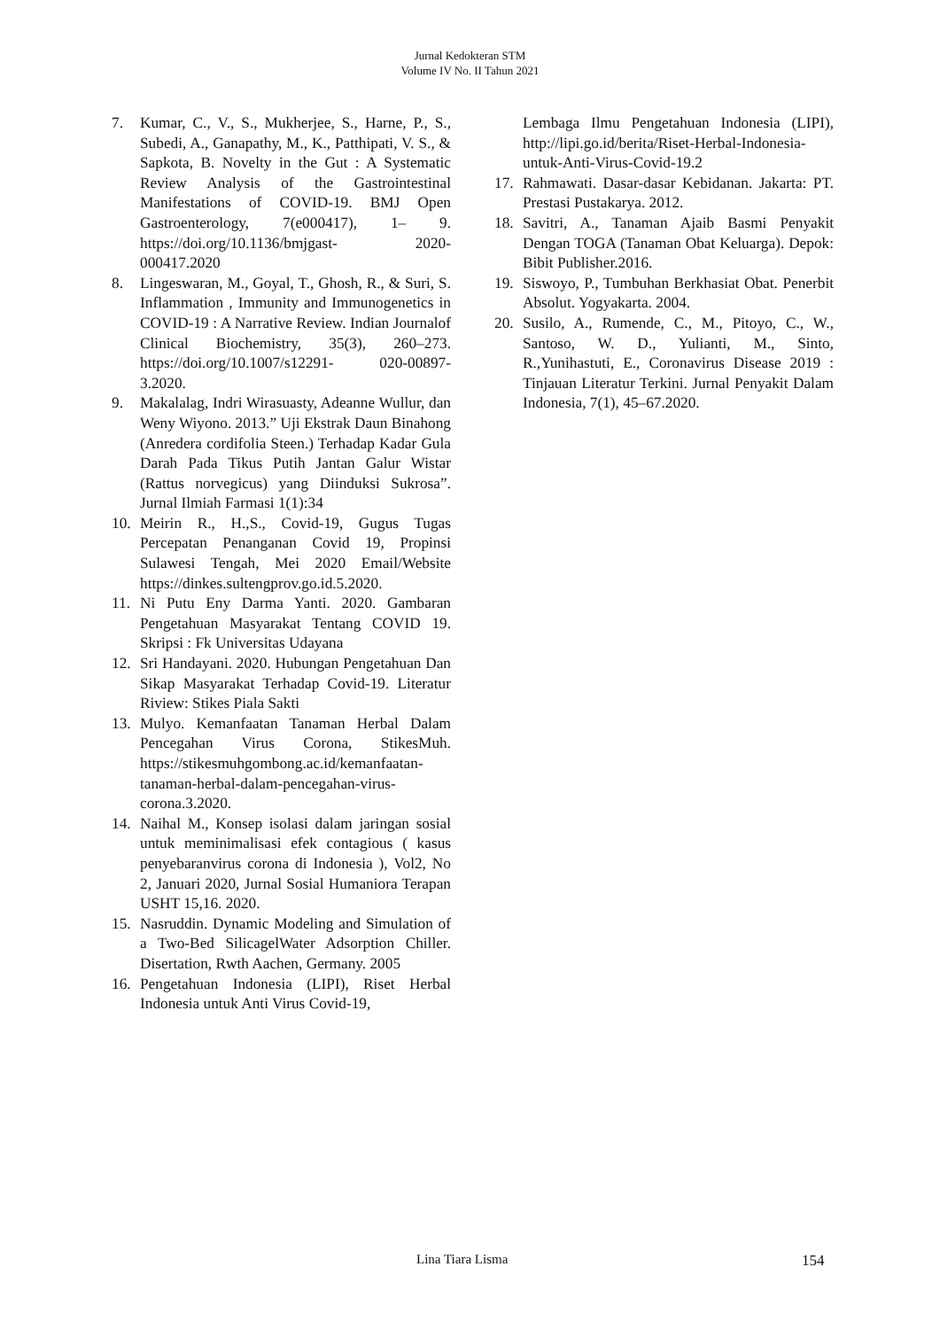Jurnal Kedokteran STM
Volume IV No. II Tahun 2021
7. Kumar, C., V., S., Mukherjee, S., Harne, P., S., Subedi, A., Ganapathy, M., K., Patthipati, V. S., & Sapkota, B. Novelty in the Gut : A Systematic Review Analysis of the Gastrointestinal Manifestations of COVID-19. BMJ Open Gastroenterology, 7(e000417), 1– 9. https://doi.org/10.1136/bmjgast- 2020-000417.2020
8. Lingeswaran, M., Goyal, T., Ghosh, R., & Suri, S. Inflammation , Immunity and Immunogenetics in COVID-19 : A Narrative Review. Indian Journalof Clinical Biochemistry, 35(3), 260–273. https://doi.org/10.1007/s12291- 020-00897-3.2020.
9. Makalalag, Indri Wirasuasty, Adeanne Wullur, dan Weny Wiyono. 2013.” Uji Ekstrak Daun Binahong (Anredera cordifolia Steen.) Terhadap Kadar Gula Darah Pada Tikus Putih Jantan Galur Wistar (Rattus norvegicus) yang Diinduksi Sukrosa”. Jurnal Ilmiah Farmasi 1(1):34
10. Meirin R., H.,S., Covid-19, Gugus Tugas Percepatan Penanganan Covid 19, Propinsi Sulawesi Tengah, Mei 2020 Email/Website https://dinkes.sultengprov.go.id.5.2020.
11. Ni Putu Eny Darma Yanti. 2020. Gambaran Pengetahuan Masyarakat Tentang COVID 19. Skripsi : Fk Universitas Udayana
12. Sri Handayani. 2020. Hubungan Pengetahuan Dan Sikap Masyarakat Terhadap Covid-19. Literatur Riview: Stikes Piala Sakti
13. Mulyo. Kemanfaatan Tanaman Herbal Dalam Pencegahan Virus Corona, StikesMuh. https://stikesmuhgombong.ac.id/kemanfaatan-tanaman-herbal-dalam-pencegahan-virus-corona.3.2020.
14. Naihal M., Konsep isolasi dalam jaringan sosial untuk meminimalisasi efek contagious ( kasus penyebaranvirus corona di Indonesia ), Vol2, No 2, Januari 2020, Jurnal Sosial Humaniora Terapan USHT 15,16. 2020.
15. Nasruddin. Dynamic Modeling and Simulation of a Two-Bed SilicagelWater Adsorption Chiller. Disertation, Rwth Aachen, Germany. 2005
16. Pengetahuan Indonesia (LIPI), Riset Herbal Indonesia untuk Anti Virus Covid-19,
Lembaga Ilmu Pengetahuan Indonesia (LIPI), http://lipi.go.id/berita/Riset-Herbal-Indonesia-untuk-Anti-Virus-Covid-19.2
17. Rahmawati. Dasar-dasar Kebidanan. Jakarta: PT. Prestasi Pustakarya. 2012.
18. Savitri, A., Tanaman Ajaib Basmi Penyakit Dengan TOGA (Tanaman Obat Keluarga). Depok: Bibit Publisher.2016.
19. Siswoyo, P., Tumbuhan Berkhasiat Obat. Penerbit Absolut. Yogyakarta. 2004.
20. Susilo, A., Rumende, C., M., Pitoyo, C., W., Santoso, W. D., Yulianti, M., Sinto, R.,Yunihastuti, E., Coronavirus Disease 2019 : Tinjauan Literatur Terkini. Jurnal Penyakit Dalam Indonesia, 7(1), 45–67.2020.
Lina Tiara Lisma 154